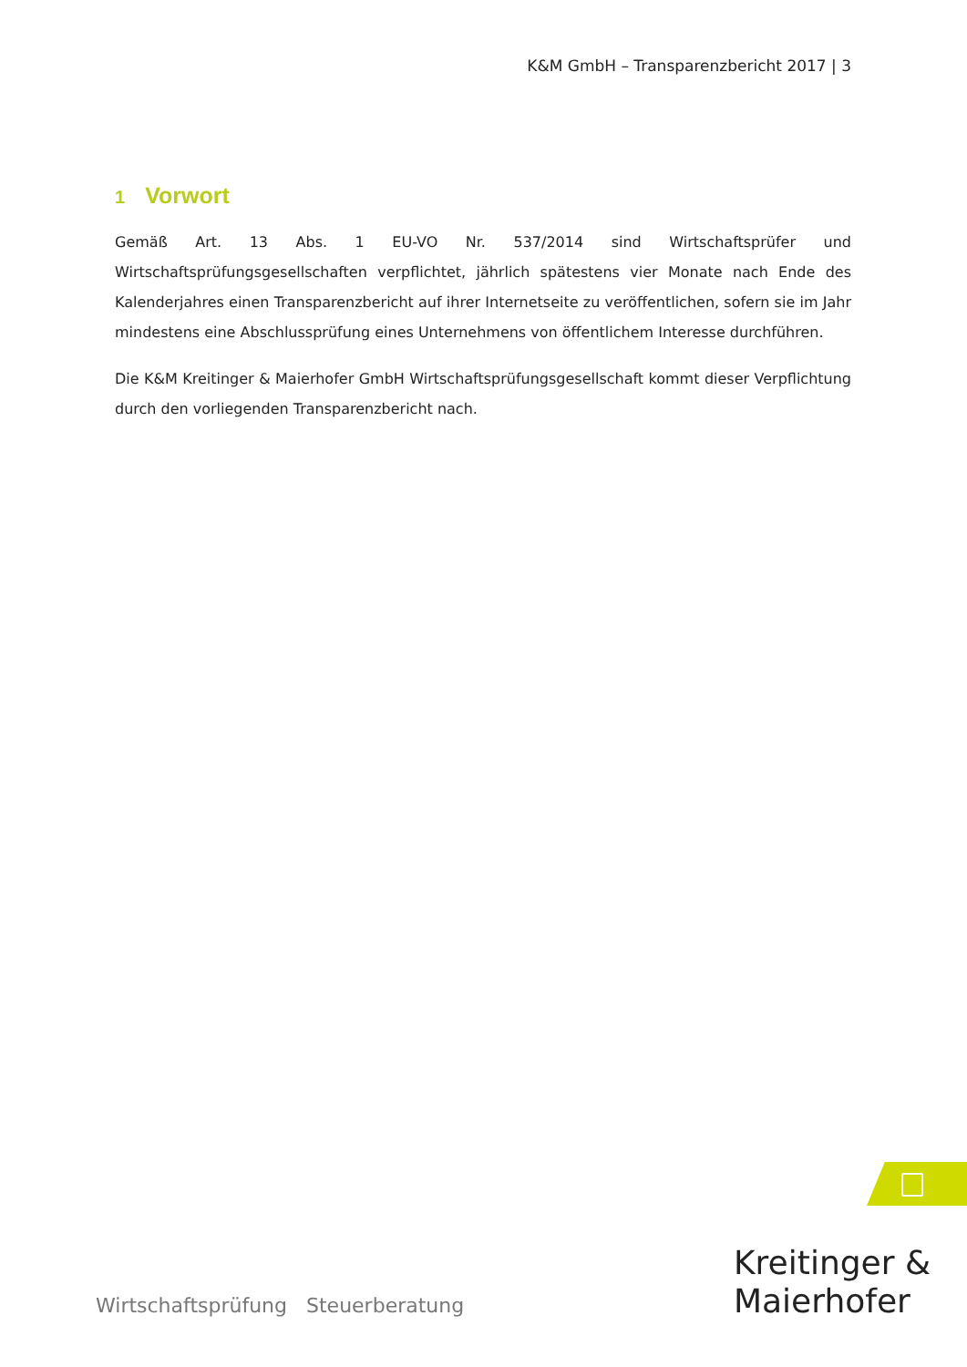K&M GmbH – Transparenzbericht 2017 | 3
1 Vorwort
Gemäß Art. 13 Abs. 1 EU-VO Nr. 537/2014 sind Wirtschaftsprüfer und Wirtschaftsprüfungsgesellschaften verpflichtet, jährlich spätestens vier Monate nach Ende des Kalenderjahres einen Transparenzbericht auf ihrer Internetseite zu veröffentlichen, sofern sie im Jahr mindestens eine Abschlussprüfung eines Unternehmens von öffentlichem Interesse durchführen.
Die K&M Kreitinger & Maierhofer GmbH Wirtschaftsprüfungsgesellschaft kommt dieser Verpflichtung durch den vorliegenden Transparenzbericht nach.
Kreitinger &
Maierhofer
Wirtschaftsprüfung Steuerberatung